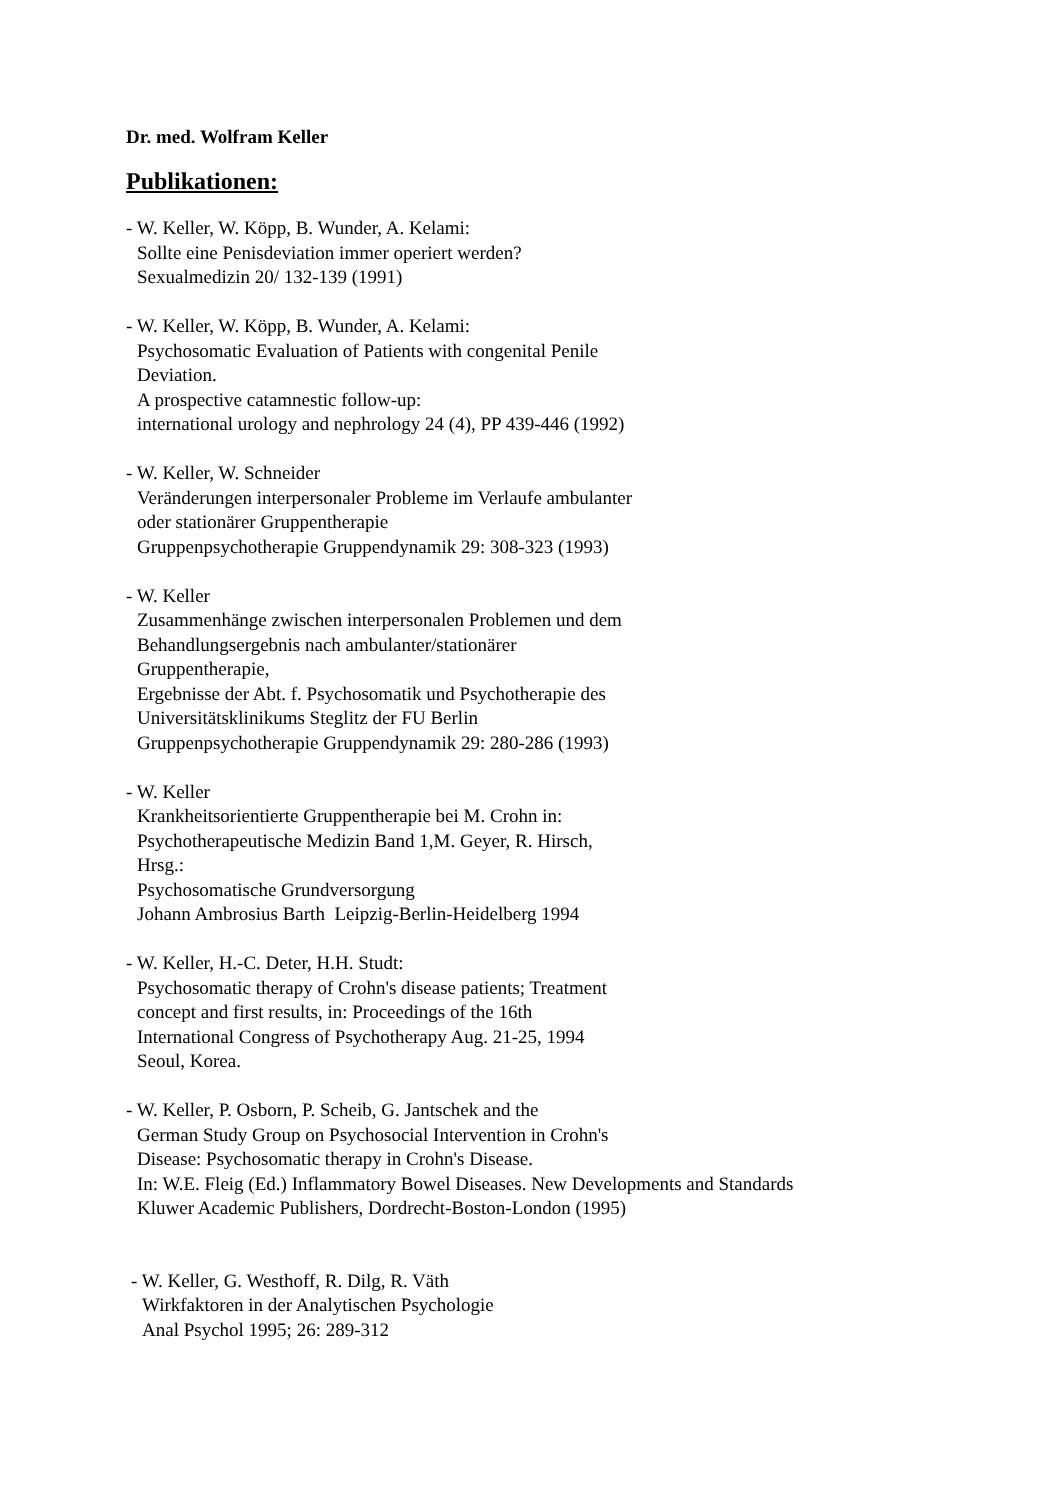Dr. med. Wolfram Keller
Publikationen:
- W. Keller, W. Köpp, B. Wunder, A. Kelami:
Sollte eine Penisdeviation immer operiert werden?
Sexualmedizin 20/ 132-139 (1991)
- W. Keller, W. Köpp, B. Wunder, A. Kelami:
Psychosomatic Evaluation of Patients with congenital Penile
Deviation.
A prospective catamnestic follow-up:
international urology and nephrology 24 (4), PP 439-446 (1992)
- W. Keller, W. Schneider
Veränderungen interpersonaler Probleme im Verlaufe ambulanter
oder stationärer Gruppentherapie
Gruppenpsychotherapie Gruppendynamik 29: 308-323 (1993)
- W. Keller
Zusammenhänge zwischen interpersonalen Problemen und dem
Behandlungsergebnis nach ambulanter/stationärer
Gruppentherapie,
Ergebnisse der Abt. f. Psychosomatik und Psychotherapie des
Universitätsklinikums Steglitz der FU Berlin
Gruppenpsychotherapie Gruppendynamik 29: 280-286 (1993)
- W. Keller
Krankheitsorientierte Gruppentherapie bei M. Crohn in:
Psychotherapeutische Medizin Band 1,M. Geyer, R. Hirsch,
Hrsg.:
Psychosomatische Grundversorgung
Johann Ambrosius Barth Leipzig-Berlin-Heidelberg 1994
- W. Keller, H.-C. Deter, H.H. Studt:
Psychosomatic therapy of Crohn's disease patients; Treatment
concept and first results, in: Proceedings of the 16th
International Congress of Psychotherapy Aug. 21-25, 1994
Seoul, Korea.
- W. Keller, P. Osborn, P. Scheib, G. Jantschek and the
German Study Group on Psychosocial Intervention in Crohn's
Disease: Psychosomatic therapy in Crohn's Disease.
In: W.E. Fleig (Ed.) Inflammatory Bowel Diseases. New Developments and Standards
Kluwer Academic Publishers, Dordrecht-Boston-London (1995)
- W. Keller, G. Westhoff, R. Dilg, R. Väth
Wirkfaktoren in der Analytischen Psychologie
Anal Psychol 1995; 26: 289-312